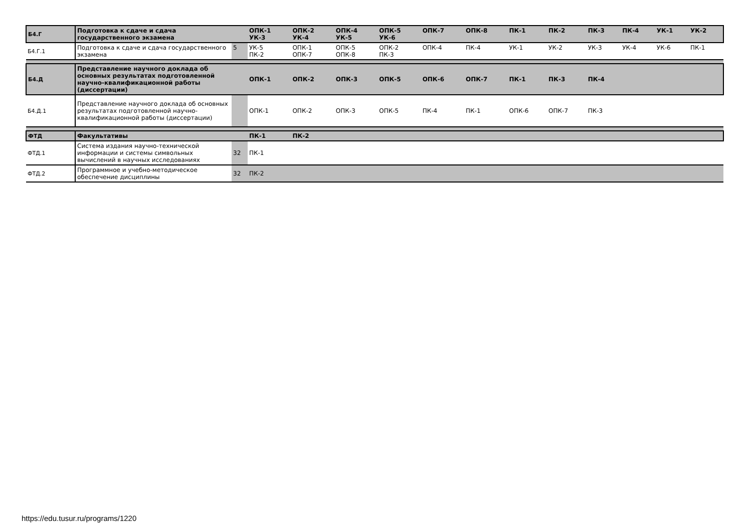| Б4.Г | Подготовка к сдаче и сдача государственного экзамена | | ОПК-1 УК-3 | ОПК-2 УК-4 | ОПК-4 УК-5 | ОПК-5 УК-6 | ОПК-7 | ОПК-8 | ПК-1 | ПК-2 | ПК-3 | ПК-4 | УК-1 | УК-2 |
| Б4.Г.1 | Подготовка к сдаче и сдача государственного экзамена | 5 | УК-5 ПК-2 | ОПК-1 ОПК-7 | ОПК-5 ОПК-8 | ОПК-2 ПК-3 | ОПК-4 | ПК-4 | УК-1 | УК-2 | УК-3 | УК-4 | УК-6 | ПК-1 |
| Б4.Д | Представление научного доклада об основных результатах подготовленной научно-квалификационной работы (диссертации) | | ОПК-1 | ОПК-2 | ОПК-3 | ОПК-5 | ОПК-6 | ОПК-7 | ПК-1 | ПК-3 | ПК-4 | | | |
| Б4.Д.1 | Представление научного доклада об основных результатах подготовленной научно-квалификационной работы (диссертации) | | ОПК-1 | ОПК-2 | ОПК-3 | ОПК-5 | ПК-4 | ПК-1 | ОПК-6 | ОПК-7 | ПК-3 | | | |
| ФТД | Факультативы | | ПК-1 | ПК-2 | | | | | | | | | | |
| ФТД.1 | Система издания научно-технической информации и системы символьных вычислений в научных исследованиях | 32 | ПК-1 | | | | | | | | | | | |
| ФТД.2 | Программное и учебно-методическое обеспечение дисциплины | 32 | ПК-2 | | | | | | | | | | | |
https://edu.tusur.ru/programs/1220